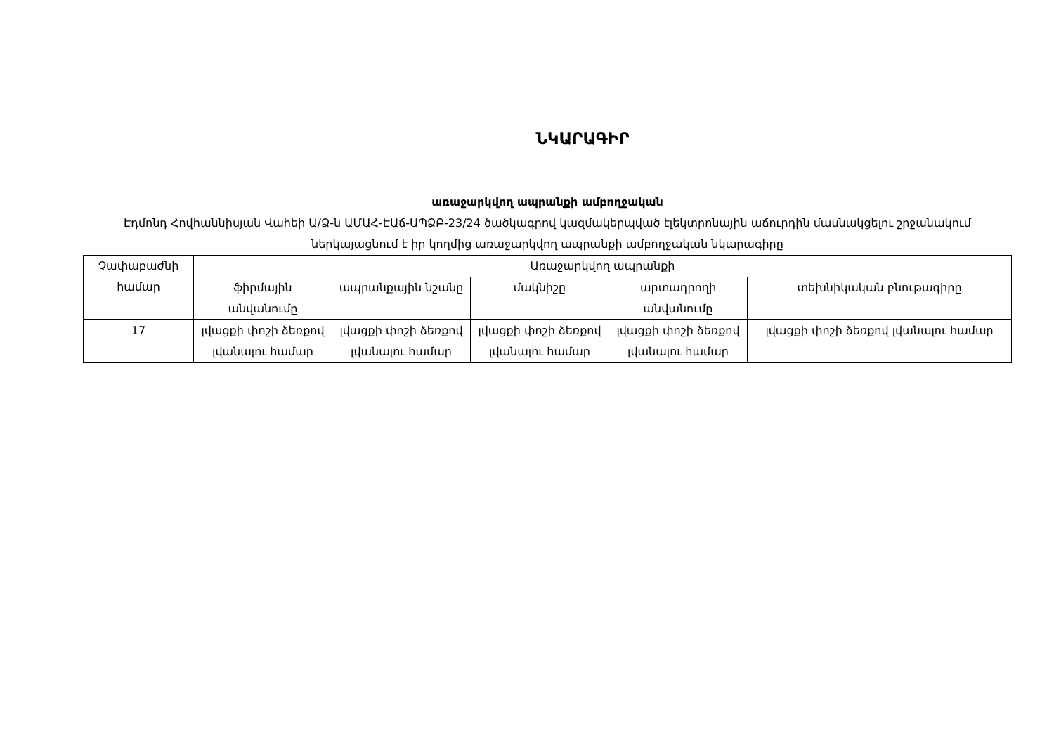ՆԿԱՐԱԳԻՐ
առաջարկվող ապրանքի ամբողջական
Էդմոնդ Հովհաննիսյան Վահեի Ա/Ձ-ն ԱՄԱՀ-ԷԱճ-ԱՊՁԲ-23/24 ծածկագրով կազմակերպված էլեկտրոնային աճուրդին մասնակցելու շրջանակում ներկայացնում է իր կողմից առաջարկվող ապրանքի ամբողջական նկարագիրը
| Չափաբաժնի համար | Առաջարկվող ապրանքի | | | | |
| --- | --- | --- | --- | --- | --- |
| | ֆիրմային անվանումը | ապրանքային նշանը | մակնիշը | արտադրողի անվանումը | տեխնիկական բնութագիրը |
| 17 | լվացքի փոշի ձեռքով լվանալու համար | լվացքի փոշի ձեռքով լվանալու համար | լվացքի փոշի ձեռքով լվանալու համար | լվացքի փոշի ձեռքով լվանալու համար | լվացքի փոշի ձեռքով լվանալու համար |